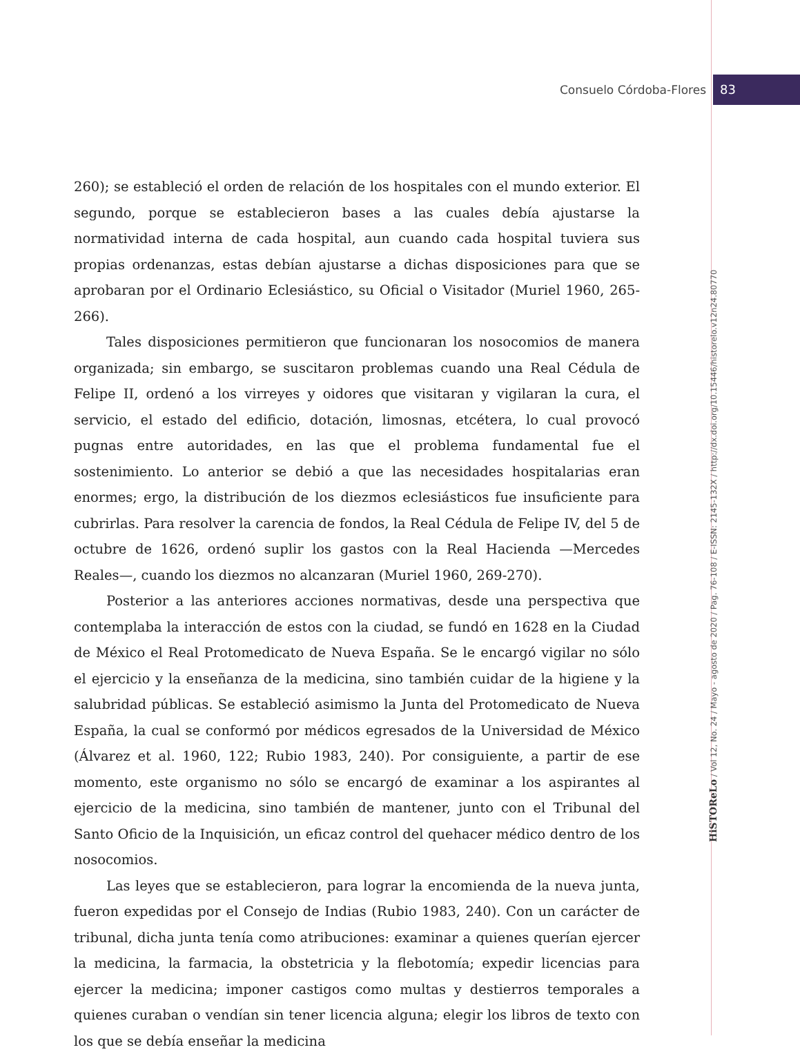Consuelo Córdoba-Flores 83
260); se estableció el orden de relación de los hospitales con el mundo exterior. El segundo, porque se establecieron bases a las cuales debía ajustarse la normatividad interna de cada hospital, aun cuando cada hospital tuviera sus propias ordenanzas, estas debían ajustarse a dichas disposiciones para que se aprobaran por el Ordinario Eclesiástico, su Oficial o Visitador (Muriel 1960, 265-266).
Tales disposiciones permitieron que funcionaran los nosocomios de manera organizada; sin embargo, se suscitaron problemas cuando una Real Cédula de Felipe II, ordenó a los virreyes y oidores que visitaran y vigilaran la cura, el servicio, el estado del edificio, dotación, limosnas, etcétera, lo cual provocó pugnas entre autoridades, en las que el problema fundamental fue el sostenimiento. Lo anterior se debió a que las necesidades hospitalarias eran enormes; ergo, la distribución de los diezmos eclesiásticos fue insuficiente para cubrirlas. Para resolver la carencia de fondos, la Real Cédula de Felipe IV, del 5 de octubre de 1626, ordenó suplir los gastos con la Real Hacienda —Mercedes Reales—, cuando los diezmos no alcanzaran (Muriel 1960, 269-270).
Posterior a las anteriores acciones normativas, desde una perspectiva que contemplaba la interacción de estos con la ciudad, se fundó en 1628 en la Ciudad de México el Real Protomedicato de Nueva España. Se le encargó vigilar no sólo el ejercicio y la enseñanza de la medicina, sino también cuidar de la higiene y la salubridad públicas. Se estableció asimismo la Junta del Protomedicato de Nueva España, la cual se conformó por médicos egresados de la Universidad de México (Álvarez et al. 1960, 122; Rubio 1983, 240). Por consiguiente, a partir de ese momento, este organismo no sólo se encargó de examinar a los aspirantes al ejercicio de la medicina, sino también de mantener, junto con el Tribunal del Santo Oficio de la Inquisición, un eficaz control del quehacer médico dentro de los nosocomios.
Las leyes que se establecieron, para lograr la encomienda de la nueva junta, fueron expedidas por el Consejo de Indias (Rubio 1983, 240). Con un carácter de tribunal, dicha junta tenía como atribuciones: examinar a quienes querían ejercer la medicina, la farmacia, la obstetricia y la flebotomía; expedir licencias para ejercer la medicina; imponer castigos como multas y destierros temporales a quienes curaban o vendían sin tener licencia alguna; elegir los libros de texto con los que se debía enseñar la medicina
HiSTOReLo / Vol 12, No. 24 / Mayo - agosto de 2020 / Pag. 76-108 / E-ISSN: 2145-132X / http://dx.doi.org/10.15446/historelo.v12n24.80770